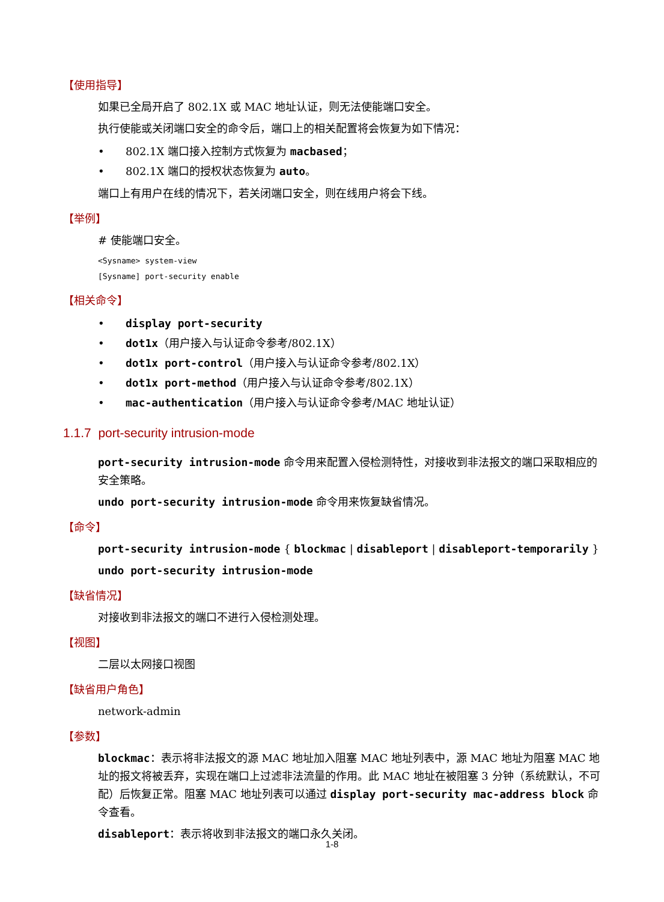【使用指导】
如果已全局开启了 802.1X 或 MAC 地址认证，则无法使能端口安全。
执行使能或关闭端口安全的命令后，端口上的相关配置将会恢复为如下情况：
• 802.1X 端口接入控制方式恢复为 macbased；
• 802.1X 端口的授权状态恢复为 auto。
端口上有用户在线的情况下，若关闭端口安全，则在线用户将会下线。
【举例】
# 使能端口安全。
<Sysname> system-view
[Sysname] port-security enable
【相关命令】
• display port-security
• dot1x（用户接入与认证命令参考/802.1X）
• dot1x port-control（用户接入与认证命令参考/802.1X）
• dot1x port-method（用户接入与认证命令参考/802.1X）
• mac-authentication（用户接入与认证命令参考/MAC 地址认证）
1.1.7 port-security intrusion-mode
port-security intrusion-mode 命令用来配置入侵检测特性，对接收到非法报文的端口采取相应的安全策略。
undo port-security intrusion-mode 命令用来恢复缺省情况。
【命令】
port-security intrusion-mode { blockmac | disableport | disableport-temporarily }
undo port-security intrusion-mode
【缺省情况】
对接收到非法报文的端口不进行入侵检测处理。
【视图】
二层以太网接口视图
【缺省用户角色】
network-admin
【参数】
blockmac：表示将非法报文的源 MAC 地址加入阻塞 MAC 地址列表中，源 MAC 地址为阻塞 MAC 地址的报文将被丢弃，实现在端口上过滤非法流量的作用。此 MAC 地址在被阻塞 3 分钟（系统默认，不可配）后恢复正常。阻塞 MAC 地址列表可以通过 display port-security mac-address block 命令查看。
disableport：表示将收到非法报文的端口永久关闭。
1-8